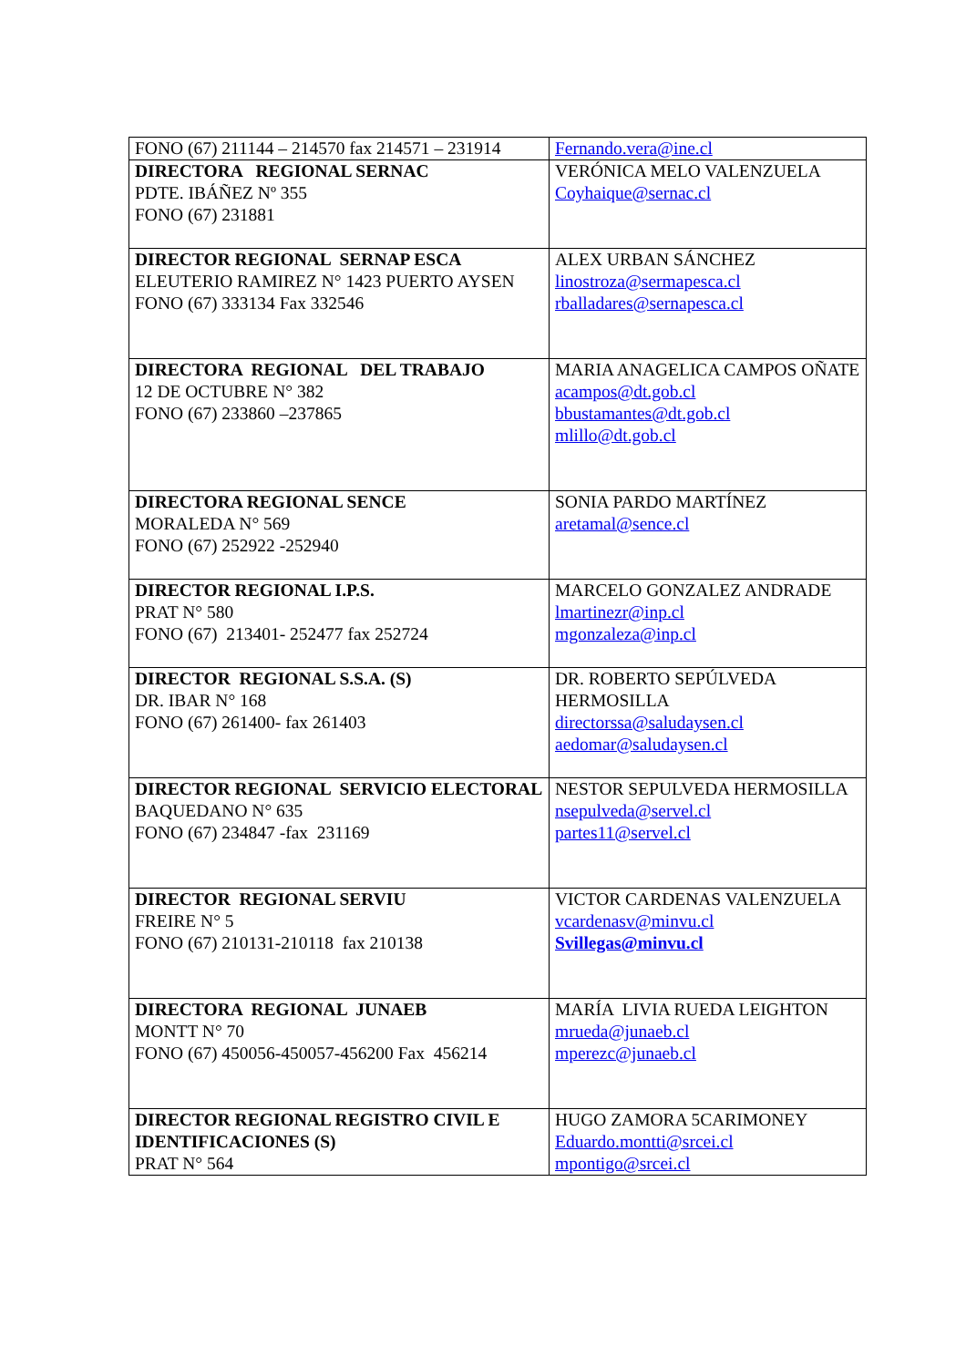| FONO (67) 211144 – 214570 fax 214571 – 231914 | Fernando.vera@ine.cl |
| DIRECTORA REGIONAL SERNAC PDTE. IBÁÑEZ Nº 355 FONO (67) 231881 | VERÓNICA MELO VALENZUELA Coyhaique@sernac.cl |
| DIRECTOR REGIONAL SERNAP ESCA ELEUTERIO RAMIREZ N° 1423 PUERTO AYSEN FONO (67) 333134 Fax 332546 | ALEX URBAN SÁNCHEZ linostroza@sermapesca.cl rballadares@sernapesca.cl |
| DIRECTORA REGIONAL DEL TRABAJO 12 DE OCTUBRE N° 382 FONO (67) 233860 –237865 | MARIA ANAGELICA CAMPOS OÑATE acampos@dt.gob.cl bbustamantes@dt.gob.cl mlillo@dt.gob.cl |
| DIRECTORA REGIONAL SENCE MORALEDA N° 569 FONO (67) 252922 -252940 | SONIA PARDO MARTÍNEZ aretamal@sence.cl |
| DIRECTOR REGIONAL I.P.S. PRAT N° 580 FONO (67) 213401- 252477 fax 252724 | MARCELO GONZALEZ ANDRADE lmartinezr@inp.cl mgonzaleza@inp.cl |
| DIRECTOR REGIONAL S.S.A. (S) DR. IBAR N° 168 FONO (67) 261400- fax 261403 | DR. ROBERTO SEPÚLVEDA HERMOSILLA directorssa@saludaysen.cl aedomar@saludaysen.cl |
| DIRECTOR REGIONAL SERVICIO ELECTORAL BAQUEDANO N° 635 FONO (67) 234847 -fax 231169 | NESTOR SEPULVEDA HERMOSILLA nsepulveda@servel.cl partes11@servel.cl |
| DIRECTOR REGIONAL SERVIU FREIRE N° 5 FONO (67) 210131-210118 fax 210138 | VICTOR CARDENAS VALENZUELA vcardenasv@minvu.cl Svillegas@minvu.cl |
| DIRECTORA REGIONAL JUNAEB MONTT N° 70 FONO (67) 450056-450057-456200 Fax 456214 | MARÍA LIVIA RUEDA LEIGHTON mrueda@junaeb.cl mperezc@junaeb.cl |
| DIRECTOR REGIONAL REGISTRO CIVIL E IDENTIFICACIONES (S) PRAT N° 564 | HUGO ZAMORA 5CARIMONEY Eduardo.montti@srcei.cl mpontigo@srcei.cl |